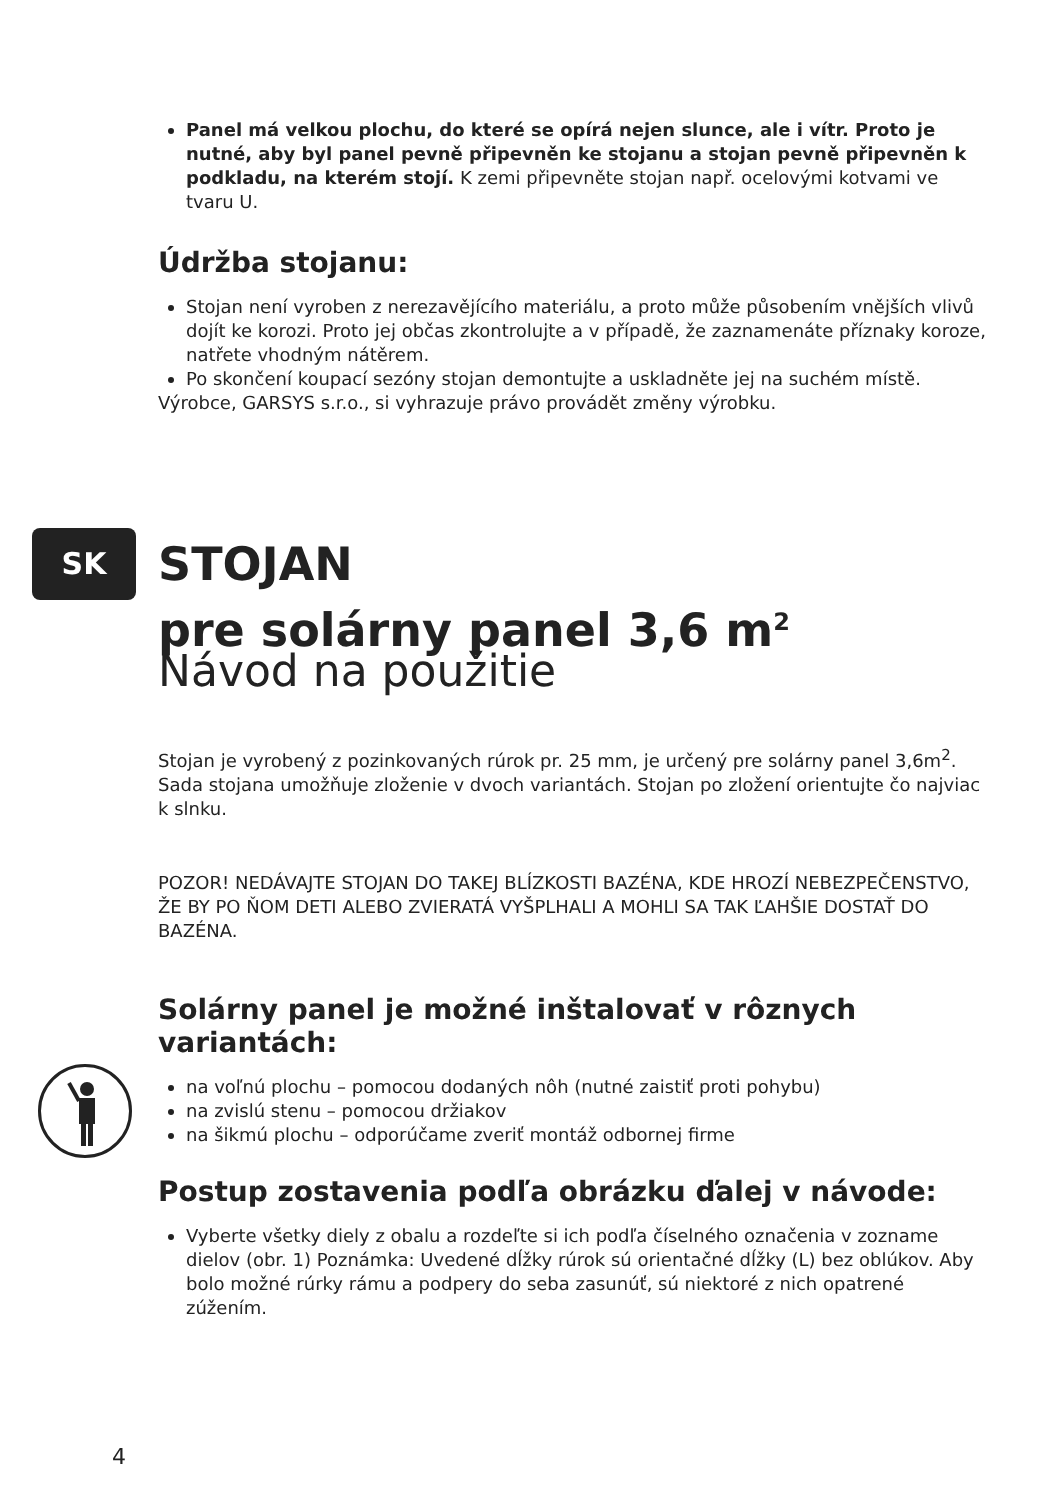Panel má velkou plochu, do které se opírá nejen slunce, ale i vítr. Proto je nutné, aby byl panel pevně připevněn ke stojanu a stojan pevně připevněn k podkladu, na kterém stojí. K zemi připevněte stojan např. ocelovými kotvami ve tvaru U.
Údržba stojanu:
Stojan není vyroben z nerezavějícího materiálu, a proto může působením vnějších vlivů dojít ke korozi. Proto jej občas zkontrolujte a v případě, že zaznamenáte příznaky koroze, natřete vhodným nátěrem.
Po skončení koupací sezóny stojan demontujte a uskladněte jej na suchém místě.
Výrobce, GARSYS s.r.o., si vyhrazuje právo provádět změny výrobku.
SK
STOJAN
pre solárny panel 3,6 m<sup>2</sup>
Návod na použitie
Stojan je vyrobený z pozinkovaných rúrok pr. 25 mm, je určený pre solárny panel 3,6m<sup>2</sup>. Sada stojana umožňuje zloženie v dvoch variantách. Stojan po zložení orientujte čo najviac k slnku.
POZOR! NEDÁVAJTE STOJAN DO TAKEJ BLÍZKOSTI BAZÉNA, KDE HROZÍ NEBEZPEČENSTVO, ŽE BY PO ŇOM DETI ALEBO ZVIERATÁ VYŠPLHALI A MOHLI SA TAK ĽAHŠIE DOSTAŤ DO BAZÉNA.
Solárny panel je možné inštalovať v rôznych variantách:
na voľnú plochu – pomocou dodaných nôh (nutné zaistiť proti pohybu)
na zvislú stenu – pomocou držiakov
na šikmú plochu – odporúčame zveriť montáž odbornej firme
Postup zostavenia podľa obrázku ďalej v návode:
Vyberte všetky diely z obalu a rozdeľte si ich podľa číselného označenia v zozname dielov (obr. 1) Poznámka: Uvedené dĺžky rúrok sú orientačné dĺžky (L) bez oblúkov. Aby bolo možné rúrky rámu a podpery do seba zasunúť, sú niektoré z nich opatrené zúžením.
4